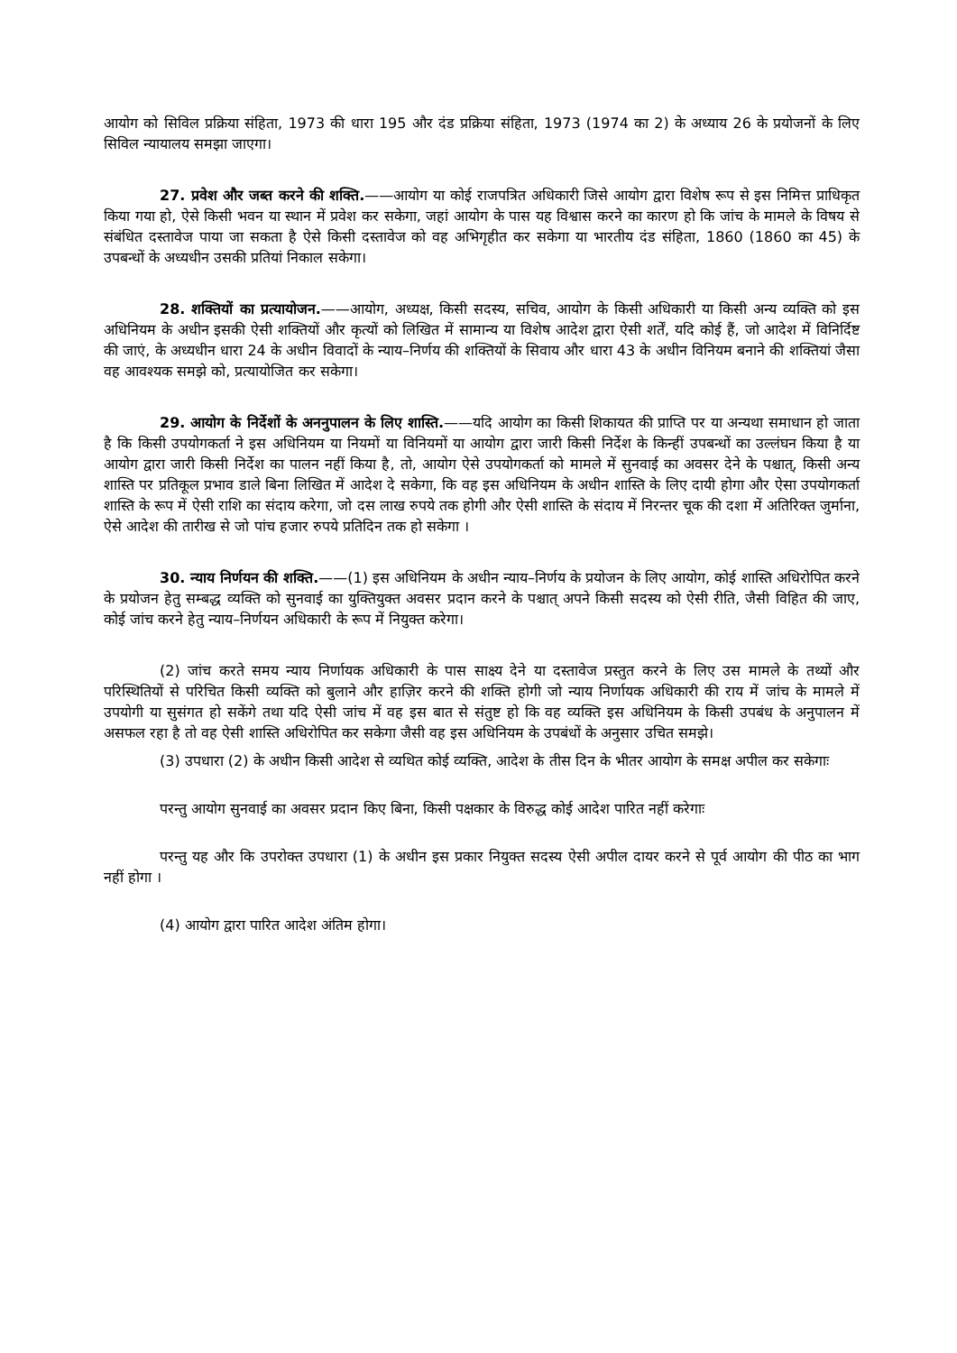आयोग को सिविल प्रक्रिया संहिता, 1973 की धारा 195 और दंड प्रक्रिया संहिता, 1973 (1974 का 2) के अध्याय 26 के प्रयोजनों के लिए सिविल न्यायालय समझा जाएगा।
27. प्रवेश और जब्त करने की शक्ति.——आयोग या कोई राजपत्रित अधिकारी जिसे आयोग द्वारा विशेष रूप से इस निमित्त प्राधिकृत किया गया हो, ऐसे किसी भवन या स्थान में प्रवेश कर सकेगा, जहां आयोग के पास यह विश्वास करने का कारण हो कि जांच के मामले के विषय से संबंधित दस्तावेज पाया जा सकता है ऐसे किसी दस्तावेज को वह अभिगृहीत कर सकेगा या भारतीय दंड संहिता, 1860 (1860 का 45) के उपबन्धों के अध्यधीन उसकी प्रतियां निकाल सकेगा।
28. शक्तियों का प्रत्यायोजन.——आयोग, अध्यक्ष, किसी सदस्य, सचिव, आयोग के किसी अधिकारी या किसी अन्य व्यक्ति को इस अधिनियम के अधीन इसकी ऐसी शक्तियों और कृत्यों को लिखित में सामान्य या विशेष आदेश द्वारा ऐसी शर्तें, यदि कोई हैं, जो आदेश में विनिर्दिष्ट की जाएं, के अध्यधीन धारा 24 के अधीन विवादों के न्याय–निर्णय की शक्तियों के सिवाय और धारा 43 के अधीन विनियम बनाने की शक्तियां जैसा वह आवश्यक समझे को, प्रत्यायोजित कर सकेगा।
29. आयोग के निर्देशों के अननुपालन के लिए शास्ति.——यदि आयोग का किसी शिकायत की प्राप्ति पर या अन्यथा समाधान हो जाता है कि किसी उपयोगकर्ता ने इस अधिनियम या नियमों या विनियमों या आयोग द्वारा जारी किसी निर्देश के किन्हीं उपबन्धों का उल्लंघन किया है या आयोग द्वारा जारी किसी निर्देश का पालन नहीं किया है, तो, आयोग ऐसे उपयोगकर्ता को मामले में सुनवाई का अवसर देने के पश्चात्, किसी अन्य शास्ति पर प्रतिकूल प्रभाव डाले बिना लिखित में आदेश दे सकेगा, कि वह इस अधिनियम के अधीन शास्ति के लिए दायी होगा और ऐसा उपयोगकर्ता शास्ति के रूप में ऐसी राशि का संदाय करेगा, जो दस लाख रुपये तक होगी और ऐसी शास्ति के संदाय में निरन्तर चूक की दशा में अतिरिक्त जुर्माना, ऐसे आदेश की तारीख से जो पांच हजार रुपये प्रतिदिन तक हो सकेगा ।
30. न्याय निर्णयन की शक्ति.——(1) इस अधिनियम के अधीन न्याय–निर्णय के प्रयोजन के लिए आयोग, कोई शास्ति अधिरोपित करने के प्रयोजन हेतु सम्बद्ध व्यक्ति को सुनवाई का युक्तियुक्त अवसर प्रदान करने के पश्चात् अपने किसी सदस्य को ऐसी रीति, जैसी विहित की जाए, कोई जांच करने हेतु न्याय–निर्णयन अधिकारी के रूप में नियुक्त करेगा।
(2) जांच करते समय न्याय निर्णायक अधिकारी के पास साक्ष्य देने या दस्तावेज प्रस्तुत करने के लिए उस मामले के तथ्यों और परिस्थितियों से परिचित किसी व्यक्ति को बुलाने और हाज़िर करने की शक्ति होगी जो न्याय निर्णायक अधिकारी की राय में जांच के मामले में उपयोगी या सुसंगत हो सकेंगे तथा यदि ऐसी जांच में वह इस बात से संतुष्ट हो कि वह व्यक्ति इस अधिनियम के किसी उपबंध के अनुपालन में असफल रहा है तो वह ऐसी शास्ति अधिरोपित कर सकेगा जैसी वह इस अधिनियम के उपबंधों के अनुसार उचित समझे।
(3) उपधारा (2) के अधीन किसी आदेश से व्यथित कोई व्यक्ति, आदेश के तीस दिन के भीतर आयोग के समक्ष अपील कर सकेगाः
परन्तु आयोग सुनवाई का अवसर प्रदान किए बिना, किसी पक्षकार के विरुद्ध कोई आदेश पारित नहीं करेगाः
परन्तु यह और कि उपरोक्त उपधारा (1) के अधीन इस प्रकार नियुक्त सदस्य ऐसी अपील दायर करने से पूर्व आयोग की पीठ का भाग नहीं होगा ।
(4) आयोग द्वारा पारित आदेश अंतिम होगा।